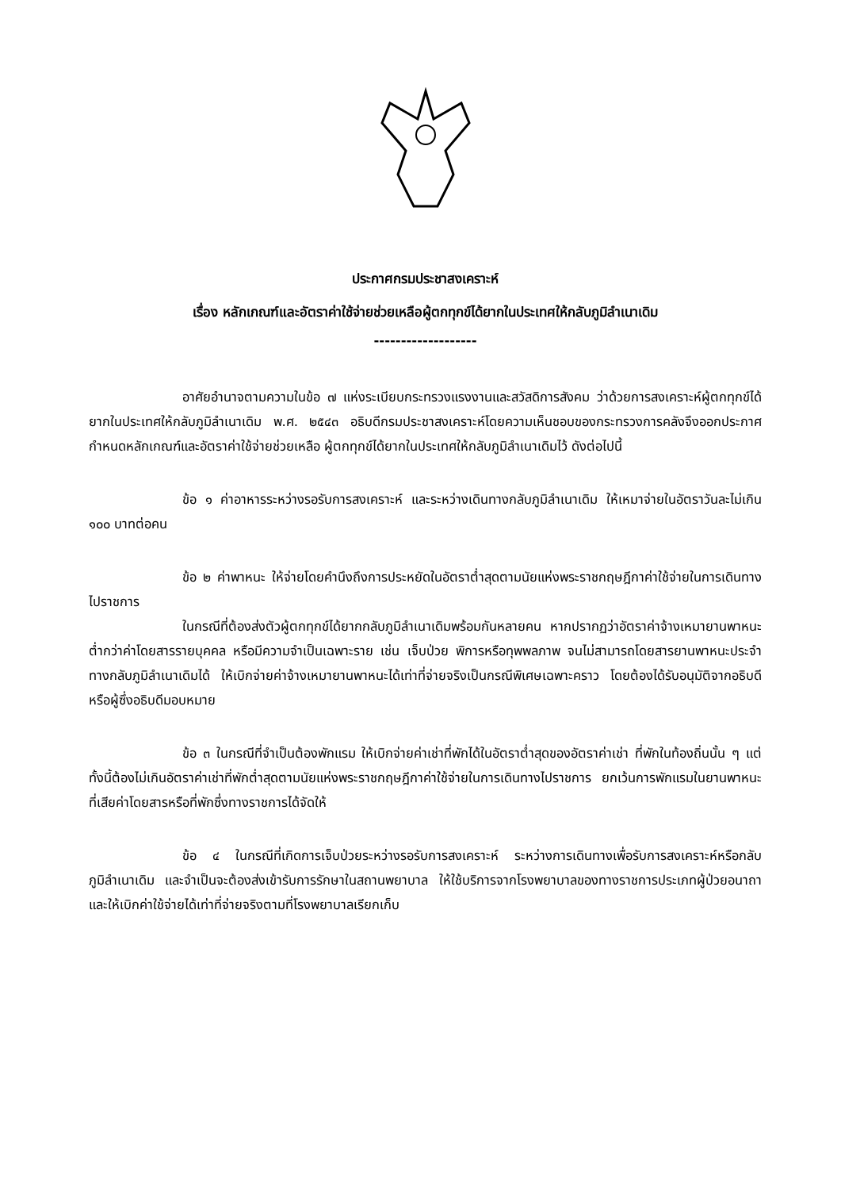ประกาศกรมประชาสงเคราะห์
เรื่อง หลักเกณฑ์และอัตราค่าใช้จ่ายช่วยเหลือผู้ตกทุกข์ได้ยากในประเทศให้กลับภูมิลำเนาเดิม
-------------------
อาศัยอำนาจตามความในข้อ ๗ แห่งระเบียบกระทรวงแรงงานและสวัสดิการสังคม ว่าด้วยการสงเคราะห์ผู้ตกทุกข์ได้ยากในประเทศให้กลับภูมิลำเนาเดิม พ.ศ. ๒๕๔๓ อธิบดีกรมประชาสงเคราะห์โดยความเห็นชอบของกระทรวงการคลังจึงออกประกาศกำหนดหลักเกณฑ์และอัตราค่าใช้จ่ายช่วยเหลือ ผู้ตกทุกข์ได้ยากในประเทศให้กลับภูมิลำเนาเดิมไว้ ดังต่อไปนี้
ข้อ ๑ ค่าอาหารระหว่างรอรับการสงเคราะห์ และระหว่างเดินทางกลับภูมิลำเนาเดิม ให้เหมาจ่ายในอัตราวันละไม่เกิน ๑๐๐ บาทต่อคน
ข้อ ๒ ค่าพาหนะ ให้จ่ายโดยคำนึงถึงการประหยัดในอัตราต่ำสุดตามนัยแห่งพระราชกฤษฎีกาค่าใช้จ่ายในการเดินทางไปราชการ
ในกรณีที่ต้องส่งตัวผู้ตกทุกข์ได้ยากกลับภูมิลำเนาเดิมพร้อมกันหลายคน หากปรากฏว่าอัตราค่าจ้างเหมายานพาหนะต่ำกว่าค่าโดยสารรายบุคคล หรือมีความจำเป็นเฉพาะราย เช่น เจ็บป่วย พิการหรือทุพพลภาพ จนไม่สามารถโดยสารยานพาหนะประจำทางกลับภูมิลำเนาเดิมได้ ให้เบิกจ่ายค่าจ้างเหมายานพาหนะได้เท่าที่จ่ายจริงเป็นกรณีพิเศษเฉพาะคราว โดยต้องได้รับอนุมัติจากอธิบดีหรือผู้ซึ่งอธิบดีมอบหมาย
ข้อ ๓ ในกรณีที่จำเป็นต้องพักแรม ให้เบิกจ่ายค่าเช่าที่พักได้ในอัตราต่ำสุดของอัตราค่าเช่า ที่พักในท้องถิ่นนั้น ๆ แต่ทั้งนี้ต้องไม่เกินอัตราค่าเช่าที่พักต่ำสุดตามนัยแห่งพระราชกฤษฎีกาค่าใช้จ่ายในการเดินทางไปราชการ ยกเว้นการพักแรมในยานพาหนะที่เสียค่าโดยสารหรือที่พักซึ่งทางราชการได้จัดให้
ข้อ ๔ ในกรณีที่เกิดการเจ็บป่วยระหว่างรอรับการสงเคราะห์ ระหว่างการเดินทางเพื่อรับการสงเคราะห์หรือกลับภูมิลำเนาเดิม และจำเป็นจะต้องส่งเข้ารับการรักษาในสถานพยาบาล ให้ใช้บริการจากโรงพยาบาลของทางราชการประเภทผู้ป่วยอนาถา และให้เบิกค่าใช้จ่ายได้เท่าที่จ่ายจริงตามที่โรงพยาบาลเรียกเก็บ